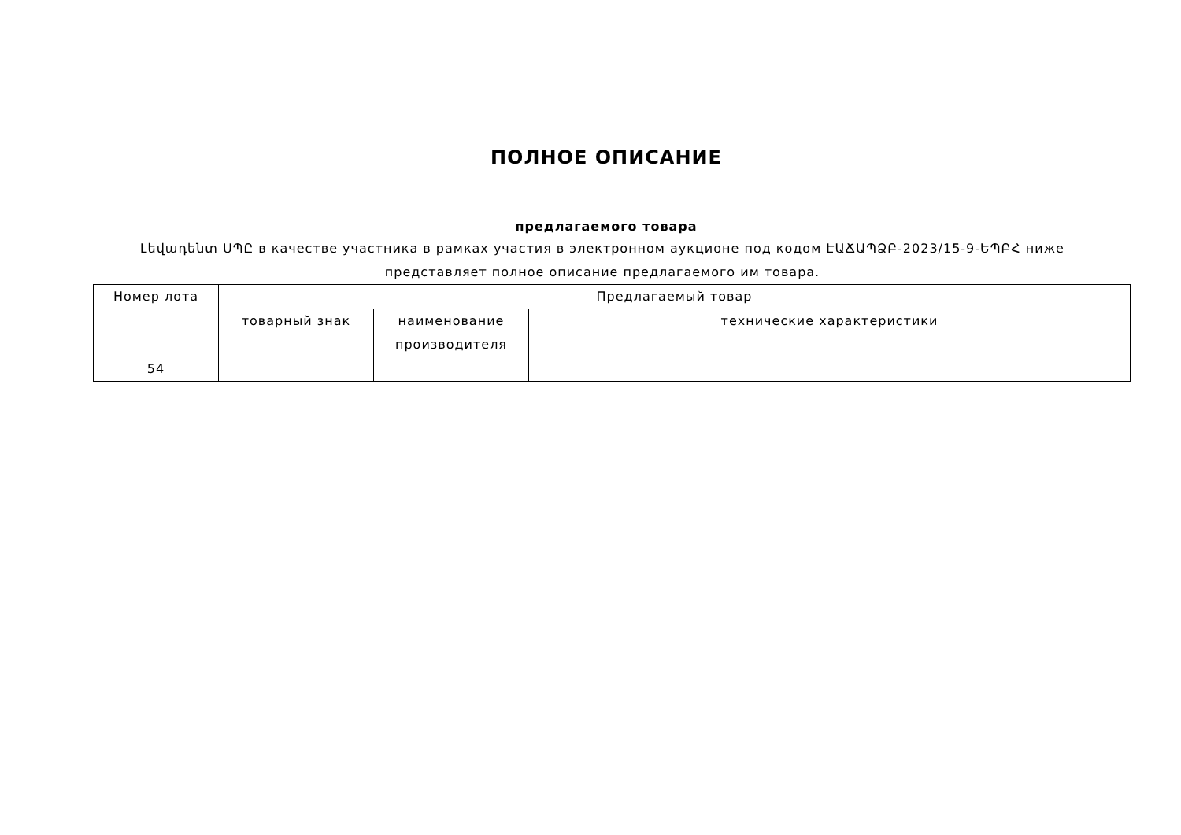ПОЛНОЕ ОПИСАНИЕ
предлагаемого товара
Լեվադենտ ՍՊԸ в качестве участника в рамках участия в электронном аукционе под кодом ԷԱՃԱՊՁԲ-2023/15-9-ԵՊԲՀ ниже представляет полное описание предлагаемого им товара.
| Номер лота | Предлагаемый товар | | |
| --- | --- | --- | --- |
| | товарный знак | наименование производителя | технические характеристики |
| 54 | | | |